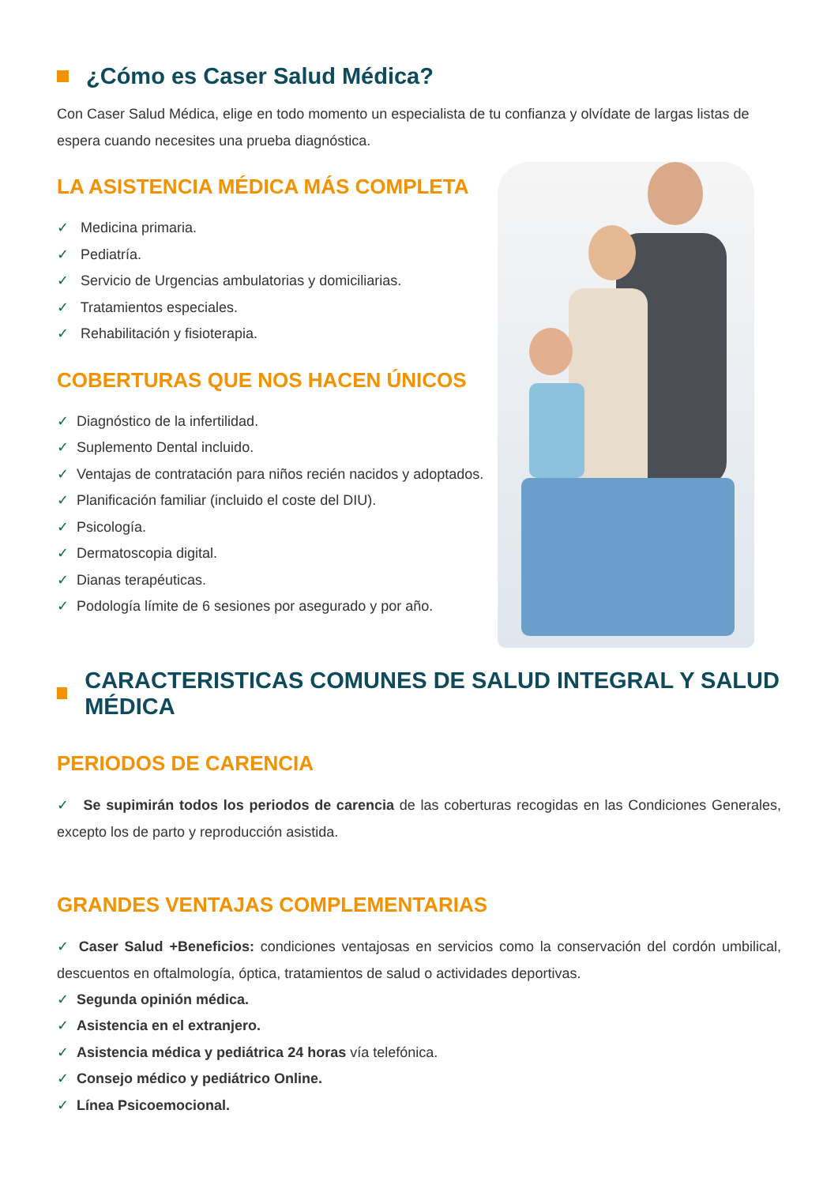¿Cómo es Caser Salud Médica?
Con Caser Salud Médica, elige en todo momento un especialista de tu confianza y olvídate de largas listas de espera cuando necesites una prueba diagnóstica.
LA ASISTENCIA MÉDICA MÁS COMPLETA
✓ Medicina primaria.
✓ Pediatría.
✓ Servicio de Urgencias ambulatorias y domiciliarias.
✓ Tratamientos especiales.
✓ Rehabilitación y fisioterapia.
COBERTURAS QUE NOS HACEN ÚNICOS
✓ Diagnóstico de la infertilidad.
✓ Suplemento Dental incluido.
✓ Ventajas de contratación para niños recién nacidos y adoptados.
✓ Planificación familiar (incluido el coste del DIU).
✓ Psicología.
✓ Dermatoscopia digital.
✓ Dianas terapéuticas.
✓ Podología límite de 6 sesiones por asegurado y por año.
CARACTERISTICAS COMUNES DE SALUD INTEGRAL Y SALUD MÉDICA
PERIODOS DE CARENCIA
✓ Se supimirán todos los periodos de carencia de las coberturas recogidas en las Condiciones Generales, excepto los de parto y reproducción asistida.
GRANDES VENTAJAS COMPLEMENTARIAS
✓ Caser Salud +Beneficios: condiciones ventajosas en servicios como la conservación del cordón umbilical, descuentos en oftalmología, óptica, tratamientos de salud o actividades deportivas.
✓ Segunda opinión médica.
✓ Asistencia en el extranjero.
✓ Asistencia médica y pediátrica 24 horas vía telefónica.
✓ Consejo médico y pediátrico Online.
✓ Línea Psicoemocional.